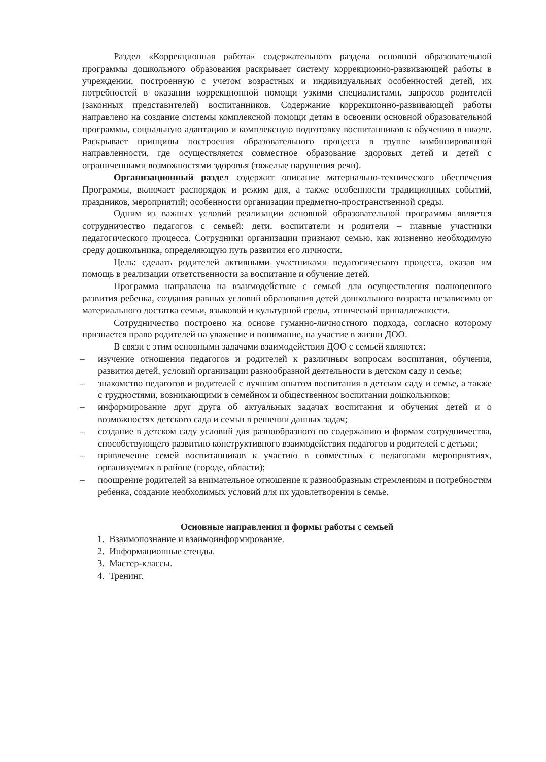Раздел «Коррекционная работа» содержательного раздела основной образовательной программы дошкольного образования раскрывает систему коррекционно-развивающей работы в учреждении, построенную с учетом возрастных и индивидуальных особенностей детей, их потребностей в оказании коррекционной помощи узкими специалистами, запросов родителей (законных представителей) воспитанников. Содержание коррекционно-развивающей работы направлено на создание системы комплексной помощи детям в освоении основной образовательной программы, социальную адаптацию и комплексную подготовку воспитанников к обучению в школе. Раскрывает принципы построения образовательного процесса в группе комбинированной направленности, где осуществляется совместное образование здоровых детей и детей с ограниченными возможностями здоровья (тяжелые нарушения речи).
Организационный раздел содержит описание материально-технического обеспечения Программы, включает распорядок и режим дня, а также особенности традиционных событий, праздников, мероприятий; особенности организации предметно-пространственной среды.
Одним из важных условий реализации основной образовательной программы является сотрудничество педагогов с семьей: дети, воспитатели и родители – главные участники педагогического процесса. Сотрудники организации признают семью, как жизненно необходимую среду дошкольника, определяющую путь развития его личности.
Цель: сделать родителей активными участниками педагогического процесса, оказав им помощь в реализации ответственности за воспитание и обучение детей.
Программа направлена на взаимодействие с семьей для осуществления полноценного развития ребенка, создания равных условий образования детей дошкольного возраста независимо от материального достатка семьи, языковой и культурной среды, этнической принадлежности.
Сотрудничество построено на основе гуманно-личностного подхода, согласно которому признается право родителей на уважение и понимание, на участие в жизни ДОО.
В связи с этим основными задачами взаимодействия ДОО с семьей являются:
– изучение отношения педагогов и родителей к различным вопросам воспитания, обучения, развития детей, условий организации разнообразной деятельности в детском саду и семье;
– знакомство педагогов и родителей с лучшим опытом воспитания в детском саду и семье, а также с трудностями, возникающими в семейном и общественном воспитании дошкольников;
– информирование друг друга об актуальных задачах воспитания и обучения детей и о возможностях детского сада и семьи в решении данных задач;
– создание в детском саду условий для разнообразного по содержанию и формам сотрудничества, способствующего развитию конструктивного взаимодействия педагогов и родителей с детьми;
– привлечение семей воспитанников к участию в совместных с педагогами мероприятиях, организуемых в районе (городе, области);
– поощрение родителей за внимательное отношение к разнообразным стремлениям и потребностям ребенка, создание необходимых условий для их удовлетворения в семье.
Основные направления и формы работы с семьей
1. Взаимопознание и взаимоинформирование.
2. Информационные стенды.
3. Мастер-классы.
4. Тренинг.